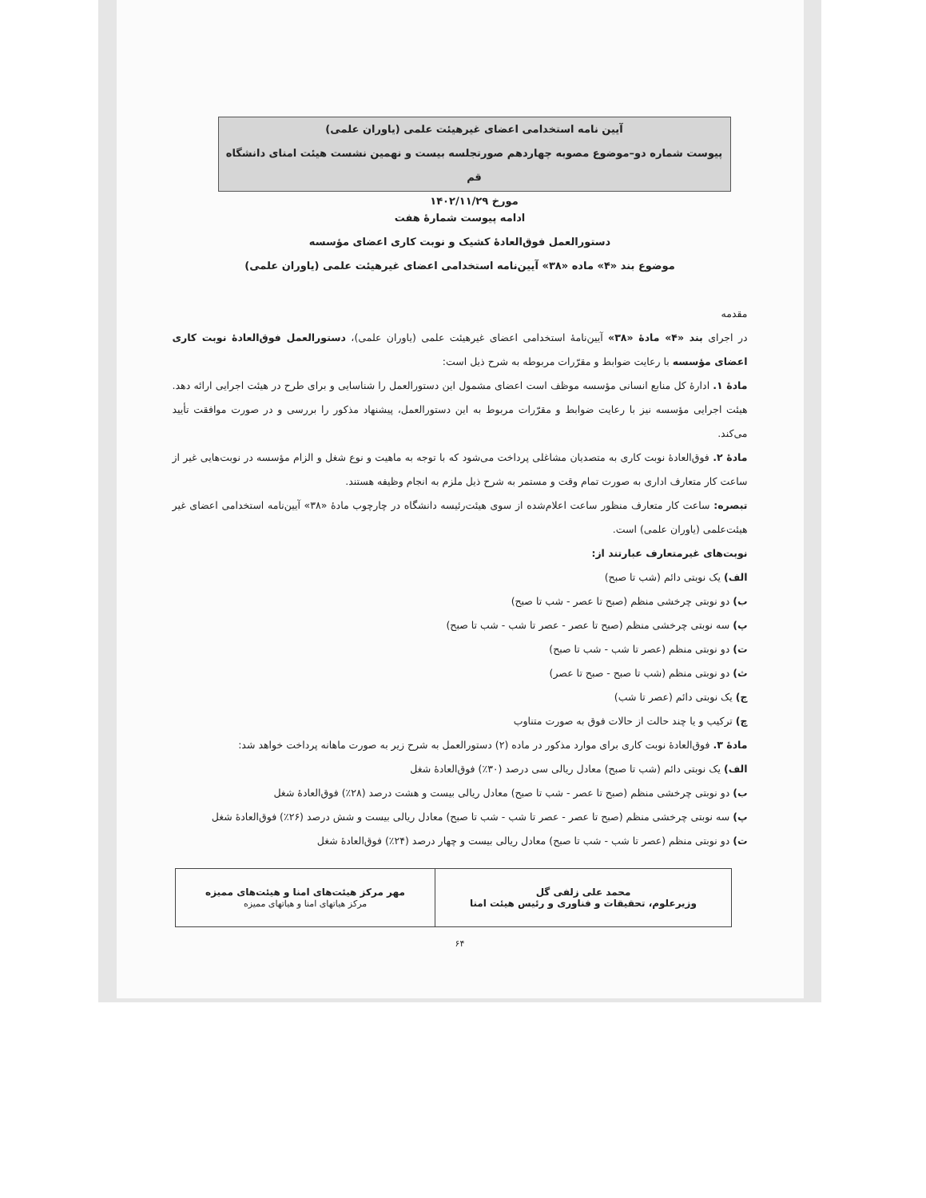آیین نامه استخدامی اعضای غیرهیئت علمی (یاوران علمی)
پیوست شماره دو–موضوع مصوبه چهاردهم صورتجلسه بیست و نهمین نشست هیئت امنای دانشگاه قم
مورخ ۱۴۰۲/۱۱/۲۹
ادامه پیوست شمارهٔ هفت
دستورالعمل فوق‌العادهٔ کشیک و نوبت کاری اعضای مؤسسه
موضوع بند «۴» ماده «۳۸» آیین‌نامه استخدامی اعضای غیرهیئت علمی (یاوران علمی)
مقدمه
در اجرای بند «۴» مادهٔ «۳۸» آیین‌نامهٔ استخدامی اعضای غیرهیئت علمی (یاوران علمی)، دستورالعمل فوق‌العادهٔ نوبت کاری اعضای مؤسسه با رعایت ضوابط و مقرّرات مربوطه به شرح ذیل است:
مادهٔ ۱. ادارهٔ کل منابع انسانی مؤسسه موظف است اعضای مشمول این دستورالعمل را شناسایی و برای طرح در هیئت اجرایی ارائه دهد. هیئت اجرایی مؤسسه نیز با رعایت ضوابط و مقرّرات مربوط به این دستورالعمل، پیشنهاد مذکور را بررسی و در صورت موافقت تأیید می‌کند.
مادهٔ ۲. فوق‌العادهٔ نوبت کاری به متصدیان مشاغلی پرداخت می‌شود که با توجه به ماهیت و نوع شغل و الزام مؤسسه در نوبت‌هایی غیر از ساعت کار متعارف اداری به صورت تمام وقت و مستمر به شرح ذیل ملزم به انجام وظیفه هستند.
تبصره: ساعت کار متعارف منظور ساعت اعلام‌شده از سوی هیئت‌رئیسه دانشگاه در چارچوب مادهٔ «۳۸» آیین‌نامه استخدامی اعضای غیر هیئت‌علمی (یاوران علمی) است.
نوبت‌های غیرمتعارف عبارتند از:
الف) یک نوبتی دائم (شب تا صبح)
ب) دو نوبتی چرخشی منظم (صبح تا عصر - شب تا صبح)
پ) سه نوبتی چرخشی منظم (صبح تا عصر - عصر تا شب - شب تا صبح)
ت) دو نوبتی منظم (عصر تا شب - شب تا صبح)
ث) دو نوبتی منظم (شب تا صبح - صبح تا عصر)
ج) یک نوبتی دائم (عصر تا شب)
چ) ترکیب و یا چند حالت از حالات فوق به صورت متناوب
مادهٔ ۳. فوق‌العادهٔ نوبت کاری برای موارد مذکور در ماده (۲) دستورالعمل به شرح زیر به صورت ماهانه پرداخت خواهد شد:
الف) یک نوبتی دائم (شب تا صبح) معادل ریالی سی درصد (۳۰٪) فوق‌العادهٔ شغل
ب) دو نوبتی چرخشی منظم (صبح تا عصر - شب تا صبح) معادل ریالی بیست و هشت درصد (۲۸٪) فوق‌العادهٔ شغل
پ) سه نوبتی چرخشی منظم (صبح تا عصر - عصر تا شب - شب تا صبح) معادل ریالی بیست و شش درصد (۲۶٪) فوق‌العادهٔ شغل
ت) دو نوبتی منظم (عصر تا شب - شب تا صبح) معادل ریالی بیست و چهار درصد (۲۴٪) فوق‌العادهٔ شغل
| محمد علی زلفی گل وزیرعلوم، تحقیقات و فناوری و رئیس هیئت امنا | مهر مرکز هیئت‌های امنا و هیئت‌های ممیزه مرکز هیاتهای امنا و هیاتهای ممیزه |
۶۴